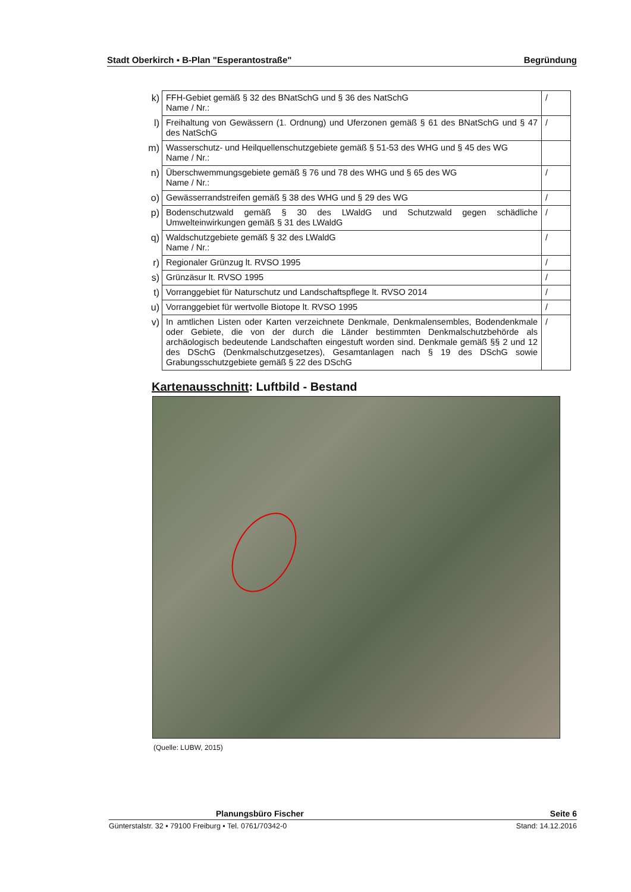Stadt Oberkirch ▪ B-Plan "Esperantostraße" Begründung
| k) | FFH-Gebiet gemäß § 32 des BNatSchG und § 36 des NatSchG Name / Nr.: | / |
| l) | Freihaltung von Gewässern (1. Ordnung) und Uferzonen gemäß § 61 des BNatSchG und § 47 des NatSchG | / |
| m) | Wasserschutz- und Heilquellenschutzgebiete gemäß § 51-53 des WHG und § 45 des WG Name / Nr.: | |
| n) | Überschwemmungsgebiete gemäß § 76 und 78 des WHG und § 65 des WG Name / Nr.: | / |
| o) | Gewässerrandstreifen gemäß § 38 des WHG und § 29 des WG | / |
| p) | Bodenschutzwald gemäß § 30 des LWaldG und Schutzwald gegen schädliche Umwelteinwirkungen gemäß § 31 des LWaldG | / |
| q) | Waldschutzgebiete gemäß § 32 des LWaldG Name / Nr.: | / |
| r) | Regionaler Grünzug lt. RVSO 1995 | / |
| s) | Grünzäsur lt. RVSO 1995 | / |
| t) | Vorranggebiet für Naturschutz und Landschaftspflege lt. RVSO 2014 | / |
| u) | Vorranggebiet für wertvolle Biotope lt. RVSO 1995 | / |
| v) | In amtlichen Listen oder Karten verzeichnete Denkmale, Denkmalensembles, Bodendenkmale oder Gebiete, die von der durch die Länder bestimmten Denkmalschutzbehörde als archäologisch bedeutende Landschaften eingestuft worden sind. Denkmale gemäß §§ 2 und 12 des DSchG (Denkmalschutzgesetzes), Gesamtanlagen nach § 19 des DSchG sowie Grabungsschutzgebiete gemäß § 22 des DSchG | / |
Kartenausschnitt: Luftbild - Bestand
(Quelle: LUBW, 2015)
Planungsbüro Fischer Seite 6
Günterstalstr. 32 ▪ 79100 Freiburg ▪ Tel. 0761/70342-0 Stand: 14.12.2016